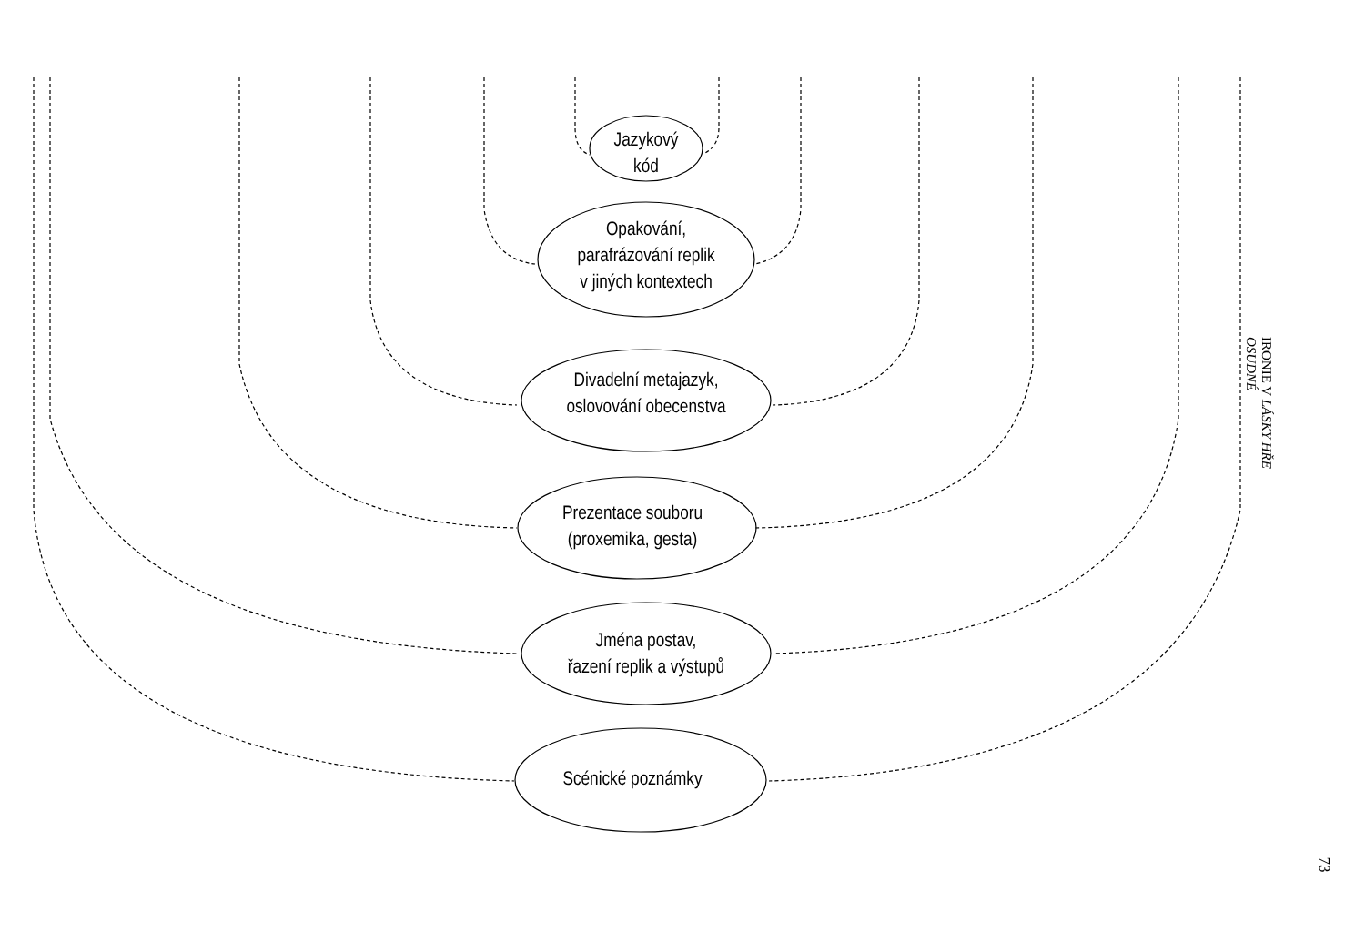Jazykový
kód
Opakování,
parafrázování replik
v jiných kontextech
Divadelní metajazyk,
oslovování obecenstva
Prezentace souboru
(proxemika, gesta)
Jména postav,
řazení replik a výstupů
Scénické poznámky
IRONIE V LÁSKY HŘE OSUDNÉ
73